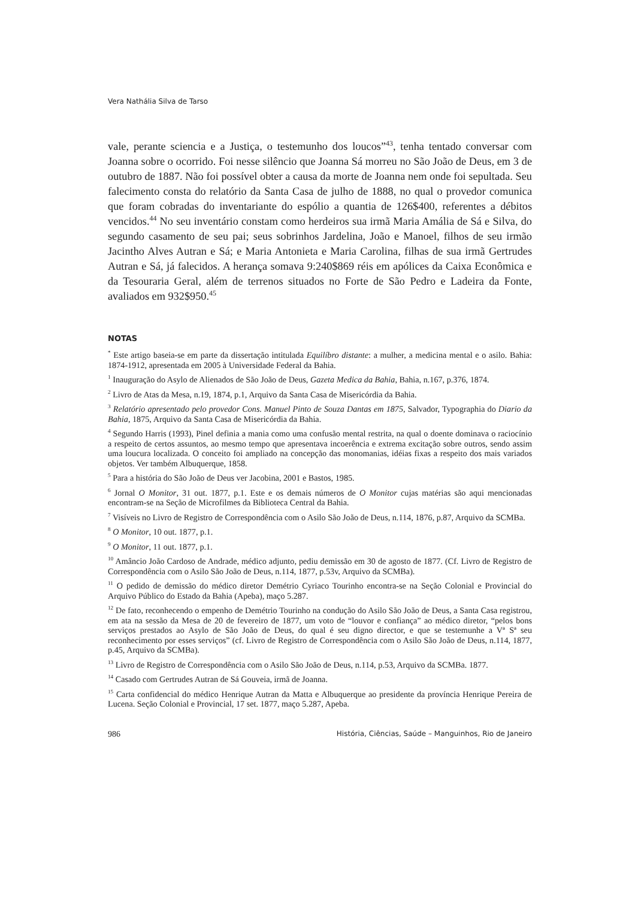Vera Nathália Silva de Tarso
vale, perante sciencia e a Justiça, o testemunho dos loucos”<sup>43</sup>, tenha tentado conversar com Joanna sobre o ocorrido. Foi nesse silêncio que Joanna Sá morreu no São João de Deus, em 3 de outubro de 1887. Não foi possível obter a causa da morte de Joanna nem onde foi sepultada. Seu falecimento consta do relatório da Santa Casa de julho de 1888, no qual o provedor comunica que foram cobradas do inventariante do espólio a quantia de 126$400, referentes a débitos vencidos.<sup>44</sup> No seu inventário constam como herdeiros sua irmã Maria Amália de Sá e Silva, do segundo casamento de seu pai; seus sobrinhos Jardelina, João e Manoel, filhos de seu irmão Jacintho Alves Autran e Sá; e Maria Antonieta e Maria Carolina, filhas de sua irmã Gertrudes Autran e Sá, já falecidos. A herança somava 9:240$869 réis em apólices da Caixa Econômica e da Tesouraria Geral, além de terrenos situados no Forte de São Pedro e Ladeira da Fonte, avaliados em 932$950.<sup>45</sup>
NOTAS
<sup>*</sup> Este artigo baseia-se em parte da dissertação intitulada Equilíbro distante: a mulher, a medicina mental e o asilo. Bahia: 1874-1912, apresentada em 2005 à Universidade Federal da Bahia.
<sup>1</sup> Inauguração do Asylo de Alienados de São João de Deus, Gazeta Medica da Bahia, Bahia, n.167, p.376, 1874.
<sup>2</sup> Livro de Atas da Mesa, n.19, 1874, p.1, Arquivo da Santa Casa de Misericórdia da Bahia.
<sup>3</sup> Relatório apresentado pelo provedor Cons. Manuel Pinto de Souza Dantas em 1875, Salvador, Typographia do Diario da Bahia, 1875, Arquivo da Santa Casa de Misericórdia da Bahia.
<sup>4</sup> Segundo Harris (1993), Pinel definia a mania como uma confusão mental restrita, na qual o doente dominava o raciocínio a respeito de certos assuntos, ao mesmo tempo que apresentava incoerência e extrema excitação sobre outros, sendo assim uma loucura localizada. O conceito foi ampliado na concepção das monomanias, idéias fixas a respeito dos mais variados objetos. Ver também Albuquerque, 1858.
<sup>5</sup> Para a história do São João de Deus ver Jacobina, 2001 e Bastos, 1985.
<sup>6</sup> Jornal O Monitor, 31 out. 1877, p.1. Este e os demais números de O Monitor cujas matérias são aqui mencionadas encontram-se na Seção de Microfilmes da Biblioteca Central da Bahia.
<sup>7</sup> Visíveis no Livro de Registro de Correspondência com o Asilo São João de Deus, n.114, 1876, p.87, Arquivo da SCMBa.
<sup>8</sup> O Monitor, 10 out. 1877, p.1.
<sup>9</sup> O Monitor, 11 out. 1877, p.1.
<sup>10</sup> Amâncio João Cardoso de Andrade, médico adjunto, pediu demissão em 30 de agosto de 1877. (Cf. Livro de Registro de Correspondência com o Asilo São João de Deus, n.114, 1877, p.53v, Arquivo da SCMBa).
<sup>11</sup> O pedido de demissão do médico diretor Demétrio Cyriaco Tourinho encontra-se na Seção Colonial e Provincial do Arquivo Público do Estado da Bahia (Apeba), maço 5.287.
<sup>12</sup> De fato, reconhecendo o empenho de Demétrio Tourinho na condução do Asilo São João de Deus, a Santa Casa registrou, em ata na sessão da Mesa de 20 de fevereiro de 1877, um voto de “louvor e confiança” ao médico diretor, “pelos bons serviços prestados ao Asylo de São João de Deus, do qual é seu digno director, e que se testemunhe a Vª Sª seu reconhecimento por esses serviços” (cf. Livro de Registro de Correspondência com o Asilo São João de Deus, n.114, 1877, p.45, Arquivo da SCMBa).
<sup>13</sup> Livro de Registro de Correspondência com o Asilo São João de Deus, n.114, p.53, Arquivo da SCMBa. 1877.
<sup>14</sup> Casado com Gertrudes Autran de Sá Gouveia, irmã de Joanna.
<sup>15</sup> Carta confidencial do médico Henrique Autran da Matta e Albuquerque ao presidente da província Henrique Pereira de Lucena. Seção Colonial e Provincial, 17 set. 1877, maço 5.287, Apeba.
986 História, Ciências, Saúde – Manguinhos, Rio de Janeiro